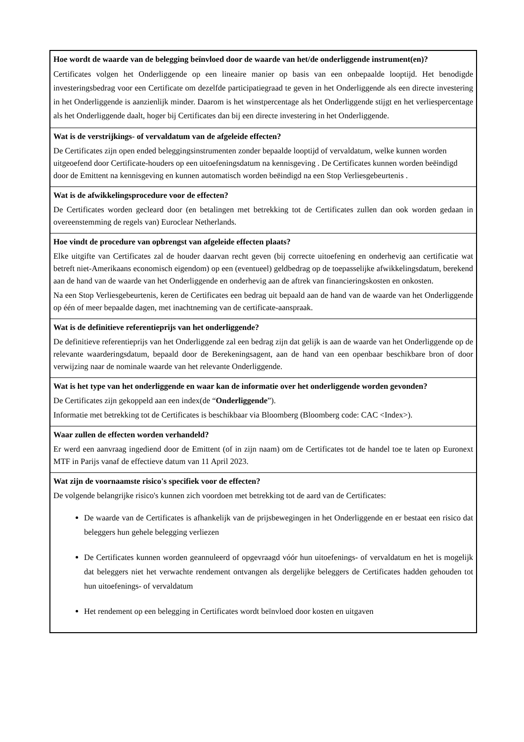| Hoe wordt de waarde van de belegging beïnvloed door de waarde van het/de onderliggende instrument(en)? Certificates volgen het Onderliggende op een lineaire manier op basis van een onbepaalde looptijd. Het benodigde investeringsbedrag voor een Certificate om dezelfde participatiegraad te geven in het Onderliggende als een directe investering in het Onderliggende is aanzienlijk minder. Daarom is het winstpercentage als het Onderliggende stijgt en het verliespercentage als het Onderliggende daalt, hoger bij Certificates dan bij een directe investering in het Onderliggende. |
| Wat is de verstrijkings- of vervaldatum van de afgeleide effecten? De Certificates zijn open ended beleggingsinstrumenten zonder bepaalde looptijd of vervaldatum, welke kunnen worden uitgeoefend door Certificate-houders op een uitoefeningsdatum na kennisgeving . De Certificates kunnen worden beëindigd door de Emittent na kennisgeving en kunnen automatisch worden beëindigd na een Stop Verliesgebeurtenis . |
| Wat is de afwikkelingsprocedure voor de effecten? De Certificates worden gecleard door (en betalingen met betrekking tot de Certificates zullen dan ook worden gedaan in overeenstemming de regels van) Euroclear Netherlands. |
| Hoe vindt de procedure van opbrengst van afgeleide effecten plaats? Elke uitgifte van Certificates zal de houder daarvan recht geven (bij correcte uitoefening en onderhevig aan certificatie wat betreft niet-Amerikaans economisch eigendom) op een (eventueel) geldbedrag op de toepasselijke afwikkelingsdatum, berekend aan de hand van de waarde van het Onderliggende en onderhevig aan de aftrek van financieringskosten en onkosten. Na een Stop Verliesgebeurtenis, keren de Certificates een bedrag uit bepaald aan de hand van de waarde van het Onderliggende op één of meer bepaalde dagen, met inachtneming van de certificate-aanspraak. |
| Wat is de definitieve referentieprijs van het onderliggende? De definitieve referentieprijs van het Onderliggende zal een bedrag zijn dat gelijk is aan de waarde van het Onderliggende op de relevante waarderingsdatum, bepaald door de Berekeningsagent, aan de hand van een openbaar beschikbare bron of door verwijzing naar de nominale waarde van het relevante Onderliggende. |
| Wat is het type van het onderliggende en waar kan de informatie over het onderliggende worden gevonden? De Certificates zijn gekoppeld aan een index(de “ Onderliggende ”). Informatie met betrekking tot de Certificates is beschikbaar via Bloomberg (Bloomberg code: CAC <Index>). |
| Waar zullen de effecten worden verhandeld? Er werd een aanvraag ingediend door de Emittent (of in zijn naam) om de Certificates tot de handel toe te laten op Euronext MTF in Parijs vanaf de effectieve datum van 11 April 2023. |
| Wat zijn de voornaamste risico's specifiek voor de effecten? De volgende belangrijke risico's kunnen zich voordoen met betrekking tot de aard van de Certificates: De waarde van de Certificates is afhankelijk van de prijsbewegingen in het Onderliggende en er bestaat een risico dat beleggers hun gehele belegging verliezen De Certificates kunnen worden geannuleerd of opgevraagd vóór hun uitoefenings- of vervaldatum en het is mogelijk dat beleggers niet het verwachte rendement ontvangen als dergelijke beleggers de Certificates hadden gehouden tot hun uitoefenings- of vervaldatum Het rendement op een belegging in Certificates wordt beïnvloed door kosten en uitgaven |